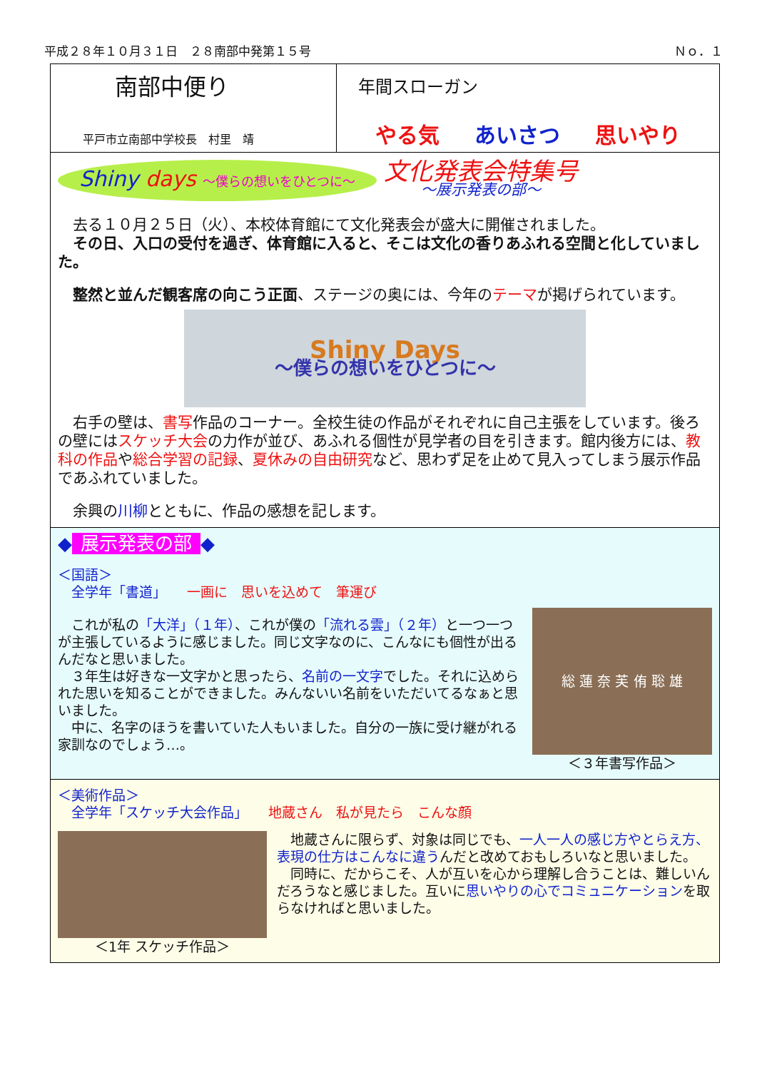平成２８年１０月３１日　２８南部中発第１５号 Ｎｏ．１
南部中便り
平戸市立南部中学校長　村里　靖
年間スローガン
やる気 あいさつ 思いやり
Shiny days ～僕らの想いをひとつに～
文化発表会特集号
～展示発表の部～
　去る１０月２５日（火）、本校体育館にて文化発表会が盛大に開催されました。
　その日、入口の受付を過ぎ、体育館に入ると、そこは文化の香りあふれる空間と化していました。
　整然と並んだ観客席の向こう正面、ステージの奥には、今年のテーマが掲げられています。
Shiny Days
～僕らの想いをひとつに～
　右手の壁は、書写作品のコーナー。全校生徒の作品がそれぞれに自己主張をしています。後ろの壁にはスケッチ大会の力作が並び、あふれる個性が見学者の目を引きます。館内後方には、教科の作品や総合学習の記録、夏休みの自由研究など、思わず足を止めて見入ってしまう展示作品であふれていました。
　余興の川柳とともに、作品の感想を記します。
◆ 展示発表の部 ◆
＜国語＞
　全学年「書道」　　一画に　思いを込めて　筆運び
　これが私の「大洋」（１年）、これが僕の「流れる雲」（２年）と一つ一つが主張しているように感じました。同じ文字なのに、こんなにも個性が出るんだなと思いました。
　３年生は好きな一文字かと思ったら、名前の一文字でした。それに込められた思いを知ることができました。みんないい名前をいただいてるなぁと思いました。
　中に、名字のほうを書いていた人もいました。自分の一族に受け継がれる家訓なのでしょう…。
総 蓮 奈 芙 侑 聡 雄
＜３年書写作品＞
＜美術作品＞
　全学年「スケッチ大会作品」　　地蔵さん　私が見たら　こんな顔
＜1年 スケッチ作品＞ 　地蔵さんに限らず、対象は同じでも、一人一人の感じ方やとらえ方、表現の仕方はこんなに違うんだと改めておもしろいなと思いました。
　同時に、だからこそ、人が互いを心から理解し合うことは、難しいんだろうなと感じました。互いに思いやりの心でコミュニケーションを取らなければと思いました。